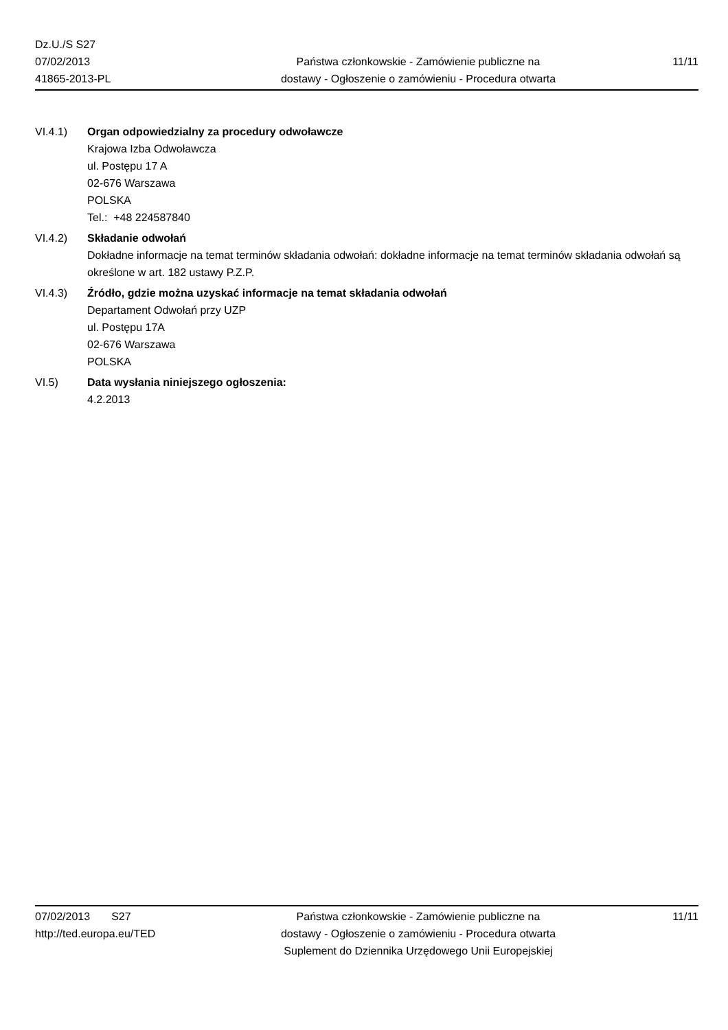Dz.U./S S27
07/02/2013
41865-2013-PL
Państwa członkowskie - Zamówienie publiczne na
dostawy - Ogłoszenie o zamówieniu - Procedura otwarta
11/11
VI.4.1) Organ odpowiedzialny za procedury odwoławcze
Krajowa Izba Odwoławcza
ul. Postępu 17 A
02-676 Warszawa
POLSKA
Tel.: +48 224587840
VI.4.2) Składanie odwołań
Dokładne informacje na temat terminów składania odwołań: dokładne informacje na temat terminów składania odwołań są określone w art. 182 ustawy P.Z.P.
VI.4.3) Źródło, gdzie można uzyskać informacje na temat składania odwołań
Departament Odwołań przy UZP
ul. Postępu 17A
02-676 Warszawa
POLSKA
VI.5) Data wysłania niniejszego ogłoszenia:
4.2.2013
07/02/2013 S27
http://ted.europa.eu/TED
Państwa członkowskie - Zamówienie publiczne na
dostawy - Ogłoszenie o zamówieniu - Procedura otwarta
Suplement do Dziennika Urzędowego Unii Europejskiej
11/11